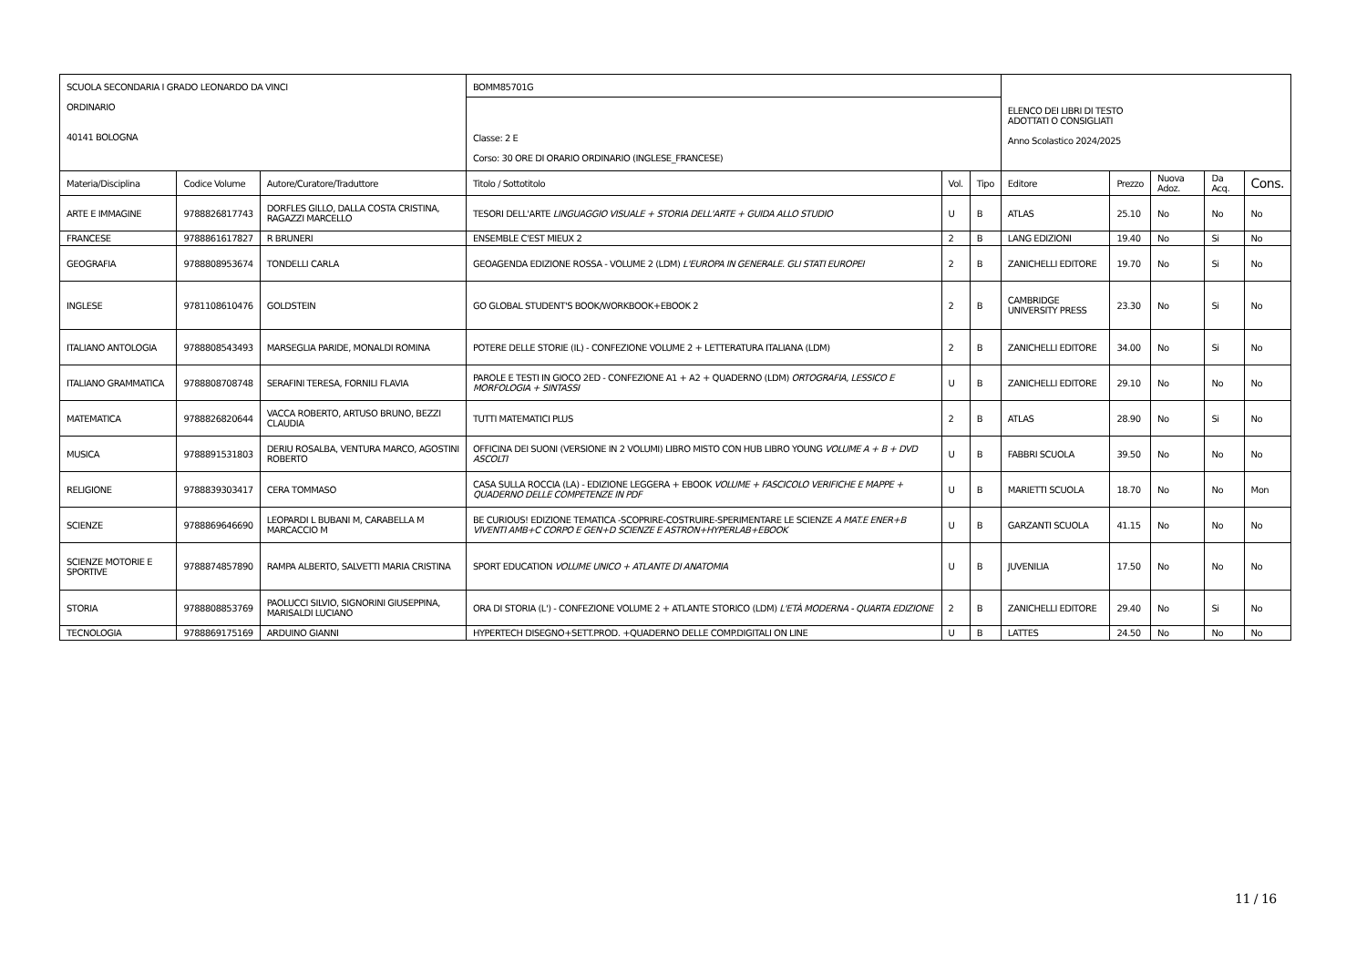| SCUOLA SECONDARIA I GRADO LEONARDO DA VINCI ORDINARIO 40141 BOLOGNA | | | BOMM85701G | | | ELENCO DEI LIBRI DI TESTO ADOTTATI O CONSIGLIATI Anno Scolastico 2024/2025 | | | | |
| | | | Classe: 2 E Corso: 30 ORE DI ORARIO ORDINARIO (INGLESE_FRANCESE) | | | | | | | |
| Materia/Disciplina | Codice Volume | Autore/Curatore/Traduttore | Titolo / Sottotitolo | Vol. | Tipo | Editore | Prezzo | Nuova Adoz. | Da Acq. | Cons. |
| ARTE E IMMAGINE | 9788826817743 | DORFLES GILLO, DALLA COSTA CRISTINA, RAGAZZI MARCELLO | TESORI DELL'ARTE LINGUAGGIO VISUALE + STORIA DELL'ARTE + GUIDA ALLO STUDIO | U | B | ATLAS | 25.10 | No | No | No |
| FRANCESE | 9788861617827 | R BRUNERI | ENSEMBLE C'EST MIEUX 2 | 2 | B | LANG EDIZIONI | 19.40 | No | Si | No |
| GEOGRAFIA | 9788808953674 | TONDELLI CARLA | GEOAGENDA EDIZIONE ROSSA - VOLUME 2 (LDM) L'EUROPA IN GENERALE. GLI STATI EUROPEI | 2 | B | ZANICHELLI EDITORE | 19.70 | No | Si | No |
| INGLESE | 9781108610476 | GOLDSTEIN | GO GLOBAL STUDENT'S BOOK/WORKBOOK+EBOOK 2 | 2 | B | CAMBRIDGE UNIVERSITY PRESS | 23.30 | No | Si | No |
| ITALIANO ANTOLOGIA | 9788808543493 | MARSEGLIA PARIDE, MONALDI ROMINA | POTERE DELLE STORIE (IL) - CONFEZIONE VOLUME 2 + LETTERATURA ITALIANA (LDM) | 2 | B | ZANICHELLI EDITORE | 34.00 | No | Si | No |
| ITALIANO GRAMMATICA | 9788808708748 | SERAFINI TERESA, FORNILI FLAVIA | PAROLE E TESTI IN GIOCO 2ED - CONFEZIONE A1 + A2 + QUADERNO (LDM) ORTOGRAFIA, LESSICO E MORFOLOGIA + SINTASSI | U | B | ZANICHELLI EDITORE | 29.10 | No | No | No |
| MATEMATICA | 9788826820644 | VACCA ROBERTO, ARTUSO BRUNO, BEZZI CLAUDIA | TUTTI MATEMATICI PLUS | 2 | B | ATLAS | 28.90 | No | Si | No |
| MUSICA | 9788891531803 | DERIU ROSALBA, VENTURA MARCO, AGOSTINI ROBERTO | OFFICINA DEI SUONI (VERSIONE IN 2 VOLUMI) LIBRO MISTO CON HUB LIBRO YOUNG VOLUME A + B + DVD ASCOLTI | U | B | FABBRI SCUOLA | 39.50 | No | No | No |
| RELIGIONE | 9788839303417 | CERA TOMMASO | CASA SULLA ROCCIA (LA) - EDIZIONE LEGGERA + EBOOK VOLUME + FASCICOLO VERIFICHE E MAPPE + QUADERNO DELLE COMPETENZE IN PDF | U | B | MARIETTI SCUOLA | 18.70 | No | No | Mon |
| SCIENZE | 9788869646690 | LEOPARDI L BUBANI M, CARABELLA M MARCACCIO M | BE CURIOUS! EDIZIONE TEMATICA -SCOPRIRE-COSTRUIRE-SPERIMENTARE LE SCIENZE A MAT.E ENER+B VIVENTI AMB+C CORPO E GEN+D SCIENZE E ASTRON+HYPERLAB+EBOOK | U | B | GARZANTI SCUOLA | 41.15 | No | No | No |
| SCIENZE MOTORIE E SPORTIVE | 9788874857890 | RAMPA ALBERTO, SALVETTI MARIA CRISTINA | SPORT EDUCATION VOLUME UNICO + ATLANTE DI ANATOMIA | U | B | JUVENILIA | 17.50 | No | No | No |
| STORIA | 9788808853769 | PAOLUCCI SILVIO, SIGNORINI GIUSEPPINA, MARISALDI LUCIANO | ORA DI STORIA (L') - CONFEZIONE VOLUME 2 + ATLANTE STORICO (LDM) L'ETÀ MODERNA - QUARTA EDIZIONE | 2 | B | ZANICHELLI EDITORE | 29.40 | No | Si | No |
| TECNOLOGIA | 9788869175169 | ARDUINO GIANNI | HYPERTECH DISEGNO+SETT.PROD. +QUADERNO DELLE COMP.DIGITALI ON LINE | U | B | LATTES | 24.50 | No | No | No |
11 / 16